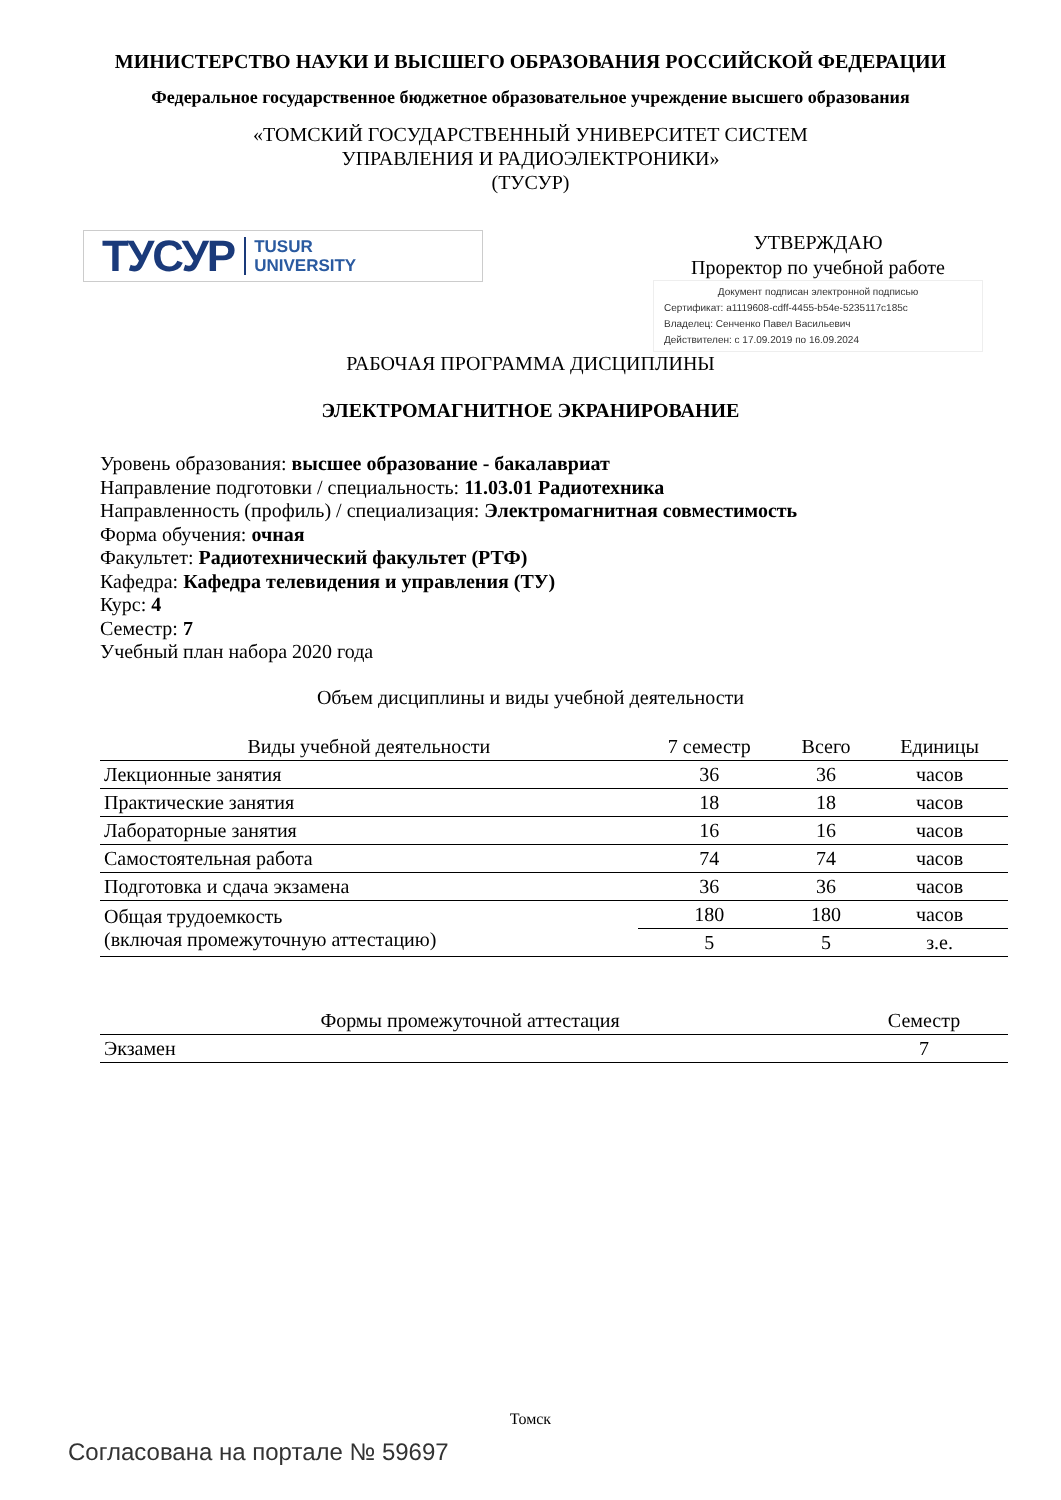МИНИСТЕРСТВО НАУКИ И ВЫСШЕГО ОБРАЗОВАНИЯ РОССИЙСКОЙ ФЕДЕРАЦИИ
Федеральное государственное бюджетное образовательное учреждение высшего образования
«ТОМСКИЙ ГОСУДАРСТВЕННЫЙ УНИВЕРСИТЕТ СИСТЕМ
УПРАВЛЕНИЯ И РАДИОЭЛЕКТРОНИКИ»
(ТУСУР)
ТУСУР TUSUR
UNIVERSITY
УТВЕРЖДАЮ
Проректор по учебной работе
Документ подписан электронной подписью
Сертификат: a1119608-cdff-4455-b54e-5235117c185c
Владелец: Сенченко Павел Васильевич
Действителен: с 17.09.2019 по 16.09.2024
РАБОЧАЯ ПРОГРАММА ДИСЦИПЛИНЫ
ЭЛЕКТРОМАГНИТНОЕ ЭКРАНИРОВАНИЕ
Уровень образования: высшее образование - бакалавриат
Направление подготовки / специальность: 11.03.01 Радиотехника
Направленность (профиль) / специализация: Электромагнитная совместимость
Форма обучения: очная
Факультет: Радиотехнический факультет (РТФ)
Кафедра: Кафедра телевидения и управления (ТУ)
Курс: 4
Семестр: 7
Учебный план набора 2020 года
Объем дисциплины и виды учебной деятельности
| Виды учебной деятельности | 7 семестр | Всего | Единицы |
| --- | --- | --- | --- |
| Лекционные занятия | 36 | 36 | часов |
| Практические занятия | 18 | 18 | часов |
| Лабораторные занятия | 16 | 16 | часов |
| Самостоятельная работа | 74 | 74 | часов |
| Подготовка и сдача экзамена | 36 | 36 | часов |
| Общая трудоемкость (включая промежуточную аттестацию) | 180 | 180 | часов |
| | 5 | 5 | з.е. |
| Формы промежуточной аттестация | Семестр |
| --- | --- |
| Экзамен | 7 |
Томск
Согласована на портале № 59697